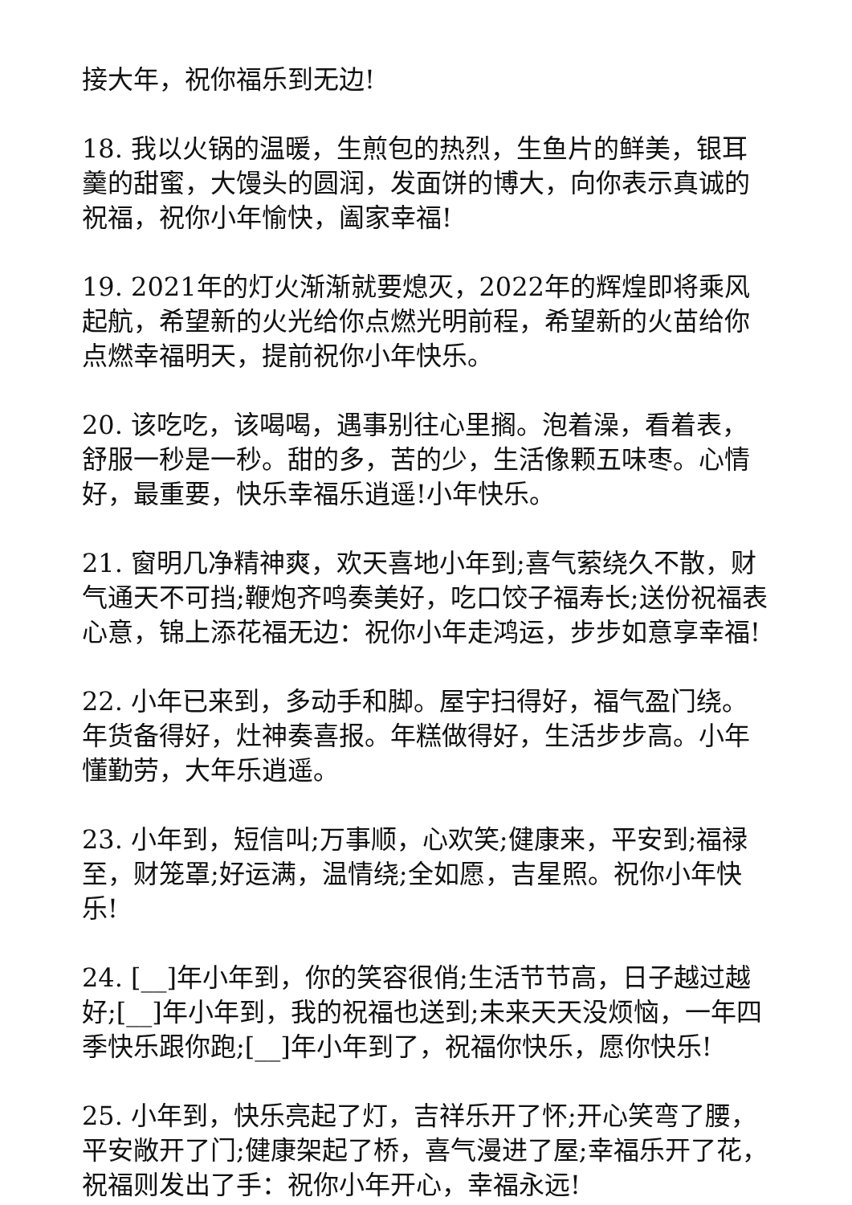接大年，祝你福乐到无边!
18. 我以火锅的温暖，生煎包的热烈，生鱼片的鲜美，银耳羹的甜蜜，大馒头的圆润，发面饼的博大，向你表示真诚的祝福，祝你小年愉快，阖家幸福!
19. 2021年的灯火渐渐就要熄灭，2022年的辉煌即将乘风起航，希望新的火光给你点燃光明前程，希望新的火苗给你点燃幸福明天，提前祝你小年快乐。
20. 该吃吃，该喝喝，遇事别往心里搁。泡着澡，看着表，舒服一秒是一秒。甜的多，苦的少，生活像颗五味枣。心情好，最重要，快乐幸福乐逍遥!小年快乐。
21. 窗明几净精神爽，欢天喜地小年到;喜气萦绕久不散，财气通天不可挡;鞭炮齐鸣奏美好，吃口饺子福寿长;送份祝福表心意，锦上添花福无边：祝你小年走鸿运，步步如意享幸福!
22. 小年已来到，多动手和脚。屋宇扫得好，福气盈门绕。年货备得好，灶神奏喜报。年糕做得好，生活步步高。小年懂勤劳，大年乐逍遥。
23. 小年到，短信叫;万事顺，心欢笑;健康来，平安到;福禄至，财笼罩;好运满，温情绕;全如愿，吉星照。祝你小年快乐!
24. [__]年小年到，你的笑容很俏;生活节节高，日子越过越好;[__]年小年到，我的祝福也送到;未来天天没烦恼，一年四季快乐跟你跑;[__]年小年到了，祝福你快乐，愿你快乐!
25. 小年到，快乐亮起了灯，吉祥乐开了怀;开心笑弯了腰，平安敞开了门;健康架起了桥，喜气漫进了屋;幸福乐开了花，祝福则发出了手：祝你小年开心，幸福永远!